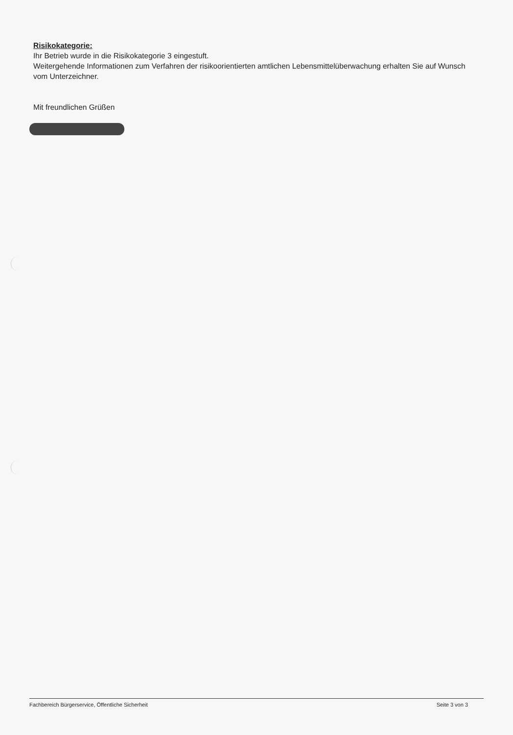Risikokategorie:
Ihr Betrieb wurde in die Risikokategorie 3 eingestuft.
Weitergehende Informationen zum Verfahren der risikoorientierten amtlichen Lebensmittelüberwachung erhalten Sie auf Wunsch vom Unterzeichner.
Mit freundlichen Grüßen
Fachbereich Bürgerservice, Öffentliche Sicherheit Seite 3 von 3